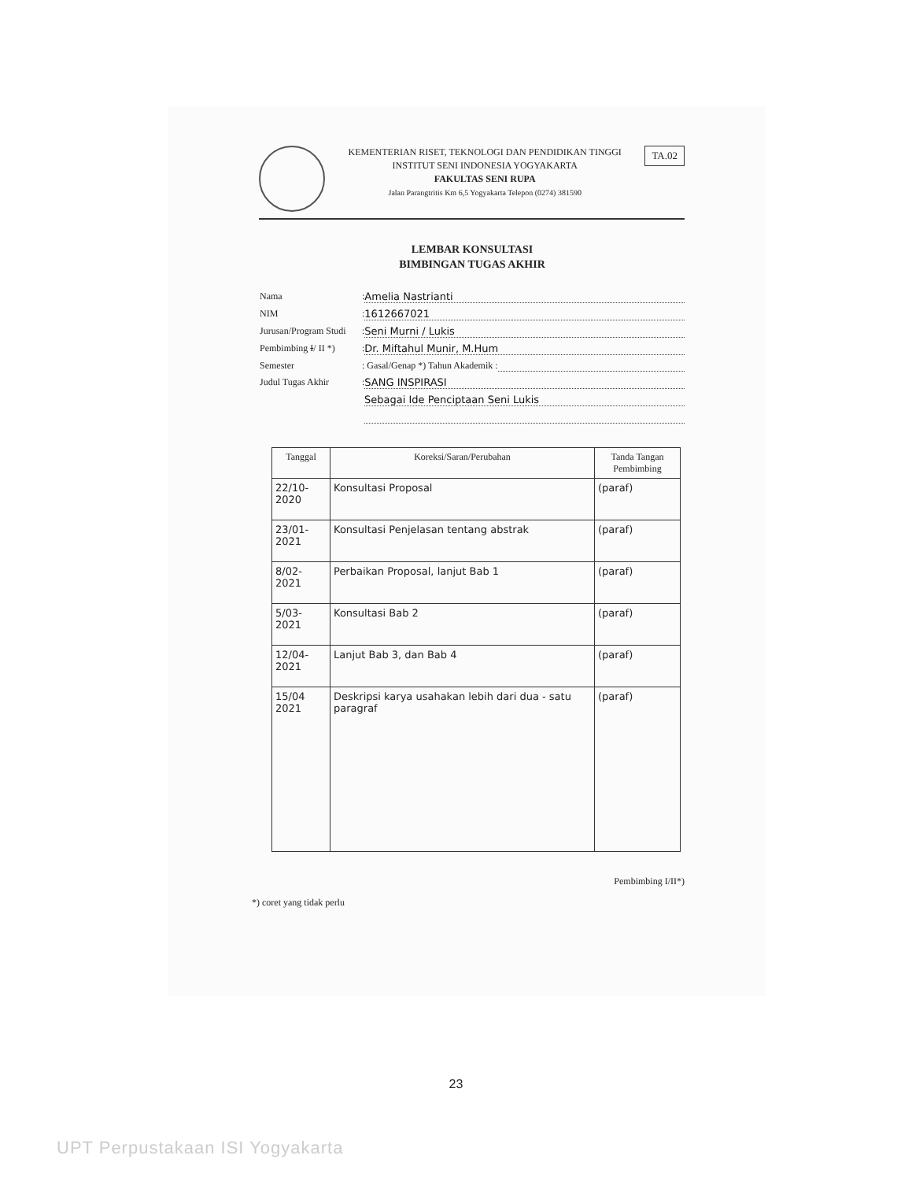KEMENTERIAN RISET, TEKNOLOGI DAN PENDIDIKAN TINGGI
INSTITUT SENI INDONESIA YOGYAKARTA
FAKULTAS SENI RUPA
Jalan Parangtritis Km 6,5 Yogyakarta Telepon (0274) 381590
TA.02
LEMBAR KONSULTASI
BIMBINGAN TUGAS AKHIR
Nama: Amelia Nastrianti
NIM: 1612667021
Jurusan/Program Studi: Seni Murni / Lukis
Pembimbing I/ II *): Dr. Miftahul Munir, M.Hum
Semester: Gasal/Genap *) Tahun Akademik :
Judul Tugas Akhir: SANG INSPIRASI
Sebagai Ide Penciptaan Seni Lukis
| Tanggal | Koreksi/Saran/Perubahan | Tanda Tangan Pembimbing |
| --- | --- | --- |
| 22/10-2020 | Konsultasi Proposal | (paraf) |
| 23/01-2021 | Konsultasi Penjelasan tentang abstrak | (paraf) |
| 8/02-2021 | Perbaikan Proposal, lanjut Bab 1 | (paraf) |
| 5/03-2021 | Konsultasi Bab 2 | (paraf) |
| 12/04-2021 | Lanjut Bab 3, dan Bab 4 | (paraf) |
| 15/04 2021 | Deskripsi karya usahakan lebih dari dua - satu paragraf | (paraf) |
Pembimbing I/II*)
*) coret yang tidak perlu
23
UPT Perpustakaan ISI Yogyakarta